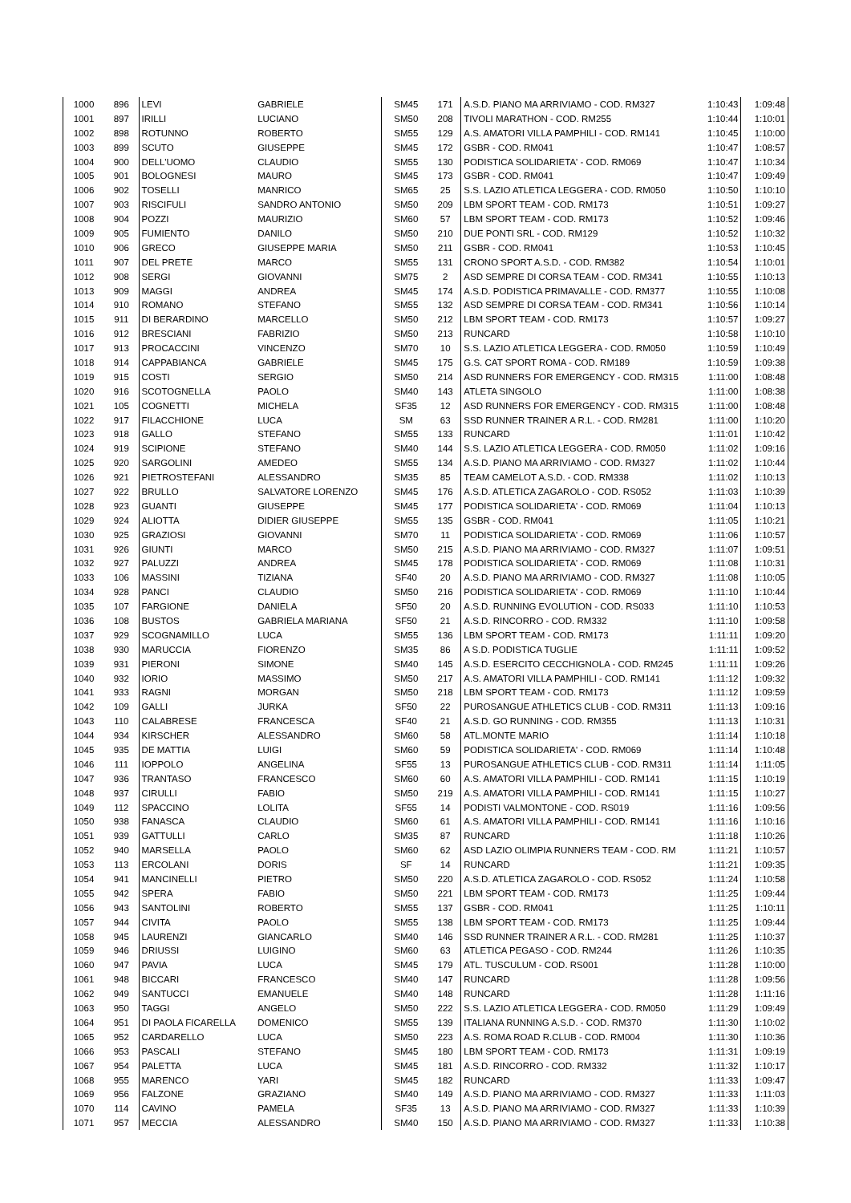| 1000 | 896 | LEVI | GABRIELE | SM45 | 171 | A.S.D. PIANO MA ARRIVIAMO - COD. RM327 | 1:10:43 | 1:09:48 |
| 1001 | 897 | IRILLI | LUCIANO | SM50 | 208 | TIVOLI MARATHON - COD. RM255 | 1:10:44 | 1:10:01 |
| 1002 | 898 | ROTUNNO | ROBERTO | SM55 | 129 | A.S. AMATORI VILLA PAMPHILI - COD. RM141 | 1:10:45 | 1:10:00 |
| 1003 | 899 | SCUTO | GIUSEPPE | SM45 | 172 | GSBR - COD. RM041 | 1:10:47 | 1:08:57 |
| 1004 | 900 | DELL'UOMO | CLAUDIO | SM55 | 130 | PODISTICA SOLIDARIETA' - COD. RM069 | 1:10:47 | 1:10:34 |
| 1005 | 901 | BOLOGNESI | MAURO | SM45 | 173 | GSBR - COD. RM041 | 1:10:47 | 1:09:49 |
| 1006 | 902 | TOSELLI | MANRICO | SM65 | 25 | S.S. LAZIO ATLETICA LEGGERA - COD. RM050 | 1:10:50 | 1:10:10 |
| 1007 | 903 | RISCIFULI | SANDRO ANTONIO | SM50 | 209 | LBM SPORT TEAM - COD. RM173 | 1:10:51 | 1:09:27 |
| 1008 | 904 | POZZI | MAURIZIO | SM60 | 57 | LBM SPORT TEAM - COD. RM173 | 1:10:52 | 1:09:46 |
| 1009 | 905 | FUMIENTO | DANILO | SM50 | 210 | DUE PONTI SRL - COD. RM129 | 1:10:52 | 1:10:32 |
| 1010 | 906 | GRECO | GIUSEPPE MARIA | SM50 | 211 | GSBR - COD. RM041 | 1:10:53 | 1:10:45 |
| 1011 | 907 | DEL PRETE | MARCO | SM55 | 131 | CRONO SPORT A.S.D. - COD. RM382 | 1:10:54 | 1:10:01 |
| 1012 | 908 | SERGI | GIOVANNI | SM75 | 2 | ASD SEMPRE DI CORSA TEAM - COD. RM341 | 1:10:55 | 1:10:13 |
| 1013 | 909 | MAGGI | ANDREA | SM45 | 174 | A.S.D. PODISTICA PRIMAVALLE - COD. RM377 | 1:10:55 | 1:10:08 |
| 1014 | 910 | ROMANO | STEFANO | SM55 | 132 | ASD SEMPRE DI CORSA TEAM - COD. RM341 | 1:10:56 | 1:10:14 |
| 1015 | 911 | DI BERARDINO | MARCELLO | SM50 | 212 | LBM SPORT TEAM - COD. RM173 | 1:10:57 | 1:09:27 |
| 1016 | 912 | BRESCIANI | FABRIZIO | SM50 | 213 | RUNCARD | 1:10:58 | 1:10:10 |
| 1017 | 913 | PROCACCINI | VINCENZO | SM70 | 10 | S.S. LAZIO ATLETICA LEGGERA - COD. RM050 | 1:10:59 | 1:10:49 |
| 1018 | 914 | CAPPABIANCA | GABRIELE | SM45 | 175 | G.S. CAT SPORT ROMA - COD. RM189 | 1:10:59 | 1:09:38 |
| 1019 | 915 | COSTI | SERGIO | SM50 | 214 | ASD RUNNERS FOR EMERGENCY - COD. RM315 | 1:11:00 | 1:08:48 |
| 1020 | 916 | SCOTOGNELLA | PAOLO | SM40 | 143 | ATLETA SINGOLO | 1:11:00 | 1:08:38 |
| 1021 | 105 | COGNETTI | MICHELA | SF35 | 12 | ASD RUNNERS FOR EMERGENCY - COD. RM315 | 1:11:00 | 1:08:48 |
| 1022 | 917 | FILACCHIONE | LUCA | SM | 63 | SSD RUNNER TRAINER A R.L. - COD. RM281 | 1:11:00 | 1:10:20 |
| 1023 | 918 | GALLO | STEFANO | SM55 | 133 | RUNCARD | 1:11:01 | 1:10:42 |
| 1024 | 919 | SCIPIONE | STEFANO | SM40 | 144 | S.S. LAZIO ATLETICA LEGGERA - COD. RM050 | 1:11:02 | 1:09:16 |
| 1025 | 920 | SARGOLINI | AMEDEO | SM55 | 134 | A.S.D. PIANO MA ARRIVIAMO - COD. RM327 | 1:11:02 | 1:10:44 |
| 1026 | 921 | PIETROSTEFANI | ALESSANDRO | SM35 | 85 | TEAM CAMELOT A.S.D. - COD. RM338 | 1:11:02 | 1:10:13 |
| 1027 | 922 | BRULLO | SALVATORE LORENZO | SM45 | 176 | A.S.D. ATLETICA ZAGAROLO - COD. RS052 | 1:11:03 | 1:10:39 |
| 1028 | 923 | GUANTI | GIUSEPPE | SM45 | 177 | PODISTICA SOLIDARIETA' - COD. RM069 | 1:11:04 | 1:10:13 |
| 1029 | 924 | ALIOTTA | DIDIER GIUSEPPE | SM55 | 135 | GSBR - COD. RM041 | 1:11:05 | 1:10:21 |
| 1030 | 925 | GRAZIOSI | GIOVANNI | SM70 | 11 | PODISTICA SOLIDARIETA' - COD. RM069 | 1:11:06 | 1:10:57 |
| 1031 | 926 | GIUNTI | MARCO | SM50 | 215 | A.S.D. PIANO MA ARRIVIAMO - COD. RM327 | 1:11:07 | 1:09:51 |
| 1032 | 927 | PALUZZI | ANDREA | SM45 | 178 | PODISTICA SOLIDARIETA' - COD. RM069 | 1:11:08 | 1:10:31 |
| 1033 | 106 | MASSINI | TIZIANA | SF40 | 20 | A.S.D. PIANO MA ARRIVIAMO - COD. RM327 | 1:11:08 | 1:10:05 |
| 1034 | 928 | PANCI | CLAUDIO | SM50 | 216 | PODISTICA SOLIDARIETA' - COD. RM069 | 1:11:10 | 1:10:44 |
| 1035 | 107 | FARGIONE | DANIELA | SF50 | 20 | A.S.D. RUNNING EVOLUTION - COD. RS033 | 1:11:10 | 1:10:53 |
| 1036 | 108 | BUSTOS | GABRIELA MARIANA | SF50 | 21 | A.S.D. RINCORRO - COD. RM332 | 1:11:10 | 1:09:58 |
| 1037 | 929 | SCOGNAMILLO | LUCA | SM55 | 136 | LBM SPORT TEAM - COD. RM173 | 1:11:11 | 1:09:20 |
| 1038 | 930 | MARUCCIA | FIORENZO | SM35 | 86 | A S.D. PODISTICA TUGLIE | 1:11:11 | 1:09:52 |
| 1039 | 931 | PIERONI | SIMONE | SM40 | 145 | A.S.D. ESERCITO CECCHIGNOLA - COD. RM245 | 1:11:11 | 1:09:26 |
| 1040 | 932 | IORIO | MASSIMO | SM50 | 217 | A.S. AMATORI VILLA PAMPHILI - COD. RM141 | 1:11:12 | 1:09:32 |
| 1041 | 933 | RAGNI | MORGAN | SM50 | 218 | LBM SPORT TEAM - COD. RM173 | 1:11:12 | 1:09:59 |
| 1042 | 109 | GALLI | JURKA | SF50 | 22 | PUROSANGUE ATHLETICS CLUB - COD. RM311 | 1:11:13 | 1:09:16 |
| 1043 | 110 | CALABRESE | FRANCESCA | SF40 | 21 | A.S.D. GO RUNNING - COD. RM355 | 1:11:13 | 1:10:31 |
| 1044 | 934 | KIRSCHER | ALESSANDRO | SM60 | 58 | ATL.MONTE MARIO | 1:11:14 | 1:10:18 |
| 1045 | 935 | DE MATTIA | LUIGI | SM60 | 59 | PODISTICA SOLIDARIETA' - COD. RM069 | 1:11:14 | 1:10:48 |
| 1046 | 111 | IOPPOLO | ANGELINA | SF55 | 13 | PUROSANGUE ATHLETICS CLUB - COD. RM311 | 1:11:14 | 1:11:05 |
| 1047 | 936 | TRANTASO | FRANCESCO | SM60 | 60 | A.S. AMATORI VILLA PAMPHILI - COD. RM141 | 1:11:15 | 1:10:19 |
| 1048 | 937 | CIRULLI | FABIO | SM50 | 219 | A.S. AMATORI VILLA PAMPHILI - COD. RM141 | 1:11:15 | 1:10:27 |
| 1049 | 112 | SPACCINO | LOLITA | SF55 | 14 | PODISTI VALMONTONE - COD. RS019 | 1:11:16 | 1:09:56 |
| 1050 | 938 | FANASCA | CLAUDIO | SM60 | 61 | A.S. AMATORI VILLA PAMPHILI - COD. RM141 | 1:11:16 | 1:10:16 |
| 1051 | 939 | GATTULLI | CARLO | SM35 | 87 | RUNCARD | 1:11:18 | 1:10:26 |
| 1052 | 940 | MARSELLA | PAOLO | SM60 | 62 | ASD LAZIO OLIMPIA RUNNERS TEAM - COD. RM | 1:11:21 | 1:10:57 |
| 1053 | 113 | ERCOLANI | DORIS | SF | 14 | RUNCARD | 1:11:21 | 1:09:35 |
| 1054 | 941 | MANCINELLI | PIETRO | SM50 | 220 | A.S.D. ATLETICA ZAGAROLO - COD. RS052 | 1:11:24 | 1:10:58 |
| 1055 | 942 | SPERA | FABIO | SM50 | 221 | LBM SPORT TEAM - COD. RM173 | 1:11:25 | 1:09:44 |
| 1056 | 943 | SANTOLINI | ROBERTO | SM55 | 137 | GSBR - COD. RM041 | 1:11:25 | 1:10:11 |
| 1057 | 944 | CIVITA | PAOLO | SM55 | 138 | LBM SPORT TEAM - COD. RM173 | 1:11:25 | 1:09:44 |
| 1058 | 945 | LAURENZI | GIANCARLO | SM40 | 146 | SSD RUNNER TRAINER A R.L. - COD. RM281 | 1:11:25 | 1:10:37 |
| 1059 | 946 | DRIUSSI | LUIGINO | SM60 | 63 | ATLETICA PEGASO - COD. RM244 | 1:11:26 | 1:10:35 |
| 1060 | 947 | PAVIA | LUCA | SM45 | 179 | ATL. TUSCULUM - COD. RS001 | 1:11:28 | 1:10:00 |
| 1061 | 948 | BICCARI | FRANCESCO | SM40 | 147 | RUNCARD | 1:11:28 | 1:09:56 |
| 1062 | 949 | SANTUCCI | EMANUELE | SM40 | 148 | RUNCARD | 1:11:28 | 1:11:16 |
| 1063 | 950 | TAGGI | ANGELO | SM50 | 222 | S.S. LAZIO ATLETICA LEGGERA - COD. RM050 | 1:11:29 | 1:09:49 |
| 1064 | 951 | DI PAOLA FICARELLA | DOMENICO | SM55 | 139 | ITALIANA RUNNING A.S.D. - COD. RM370 | 1:11:30 | 1:10:02 |
| 1065 | 952 | CARDARELLO | LUCA | SM50 | 223 | A.S. ROMA ROAD R.CLUB - COD. RM004 | 1:11:30 | 1:10:36 |
| 1066 | 953 | PASCALI | STEFANO | SM45 | 180 | LBM SPORT TEAM - COD. RM173 | 1:11:31 | 1:09:19 |
| 1067 | 954 | PALETTA | LUCA | SM45 | 181 | A.S.D. RINCORRO - COD. RM332 | 1:11:32 | 1:10:17 |
| 1068 | 955 | MARENCO | YARI | SM45 | 182 | RUNCARD | 1:11:33 | 1:09:47 |
| 1069 | 956 | FALZONE | GRAZIANO | SM40 | 149 | A.S.D. PIANO MA ARRIVIAMO - COD. RM327 | 1:11:33 | 1:11:03 |
| 1070 | 114 | CAVINO | PAMELA | SF35 | 13 | A.S.D. PIANO MA ARRIVIAMO - COD. RM327 | 1:11:33 | 1:10:39 |
| 1071 | 957 | MECCIA | ALESSANDRO | SM40 | 150 | A.S.D. PIANO MA ARRIVIAMO - COD. RM327 | 1:11:33 | 1:10:38 |